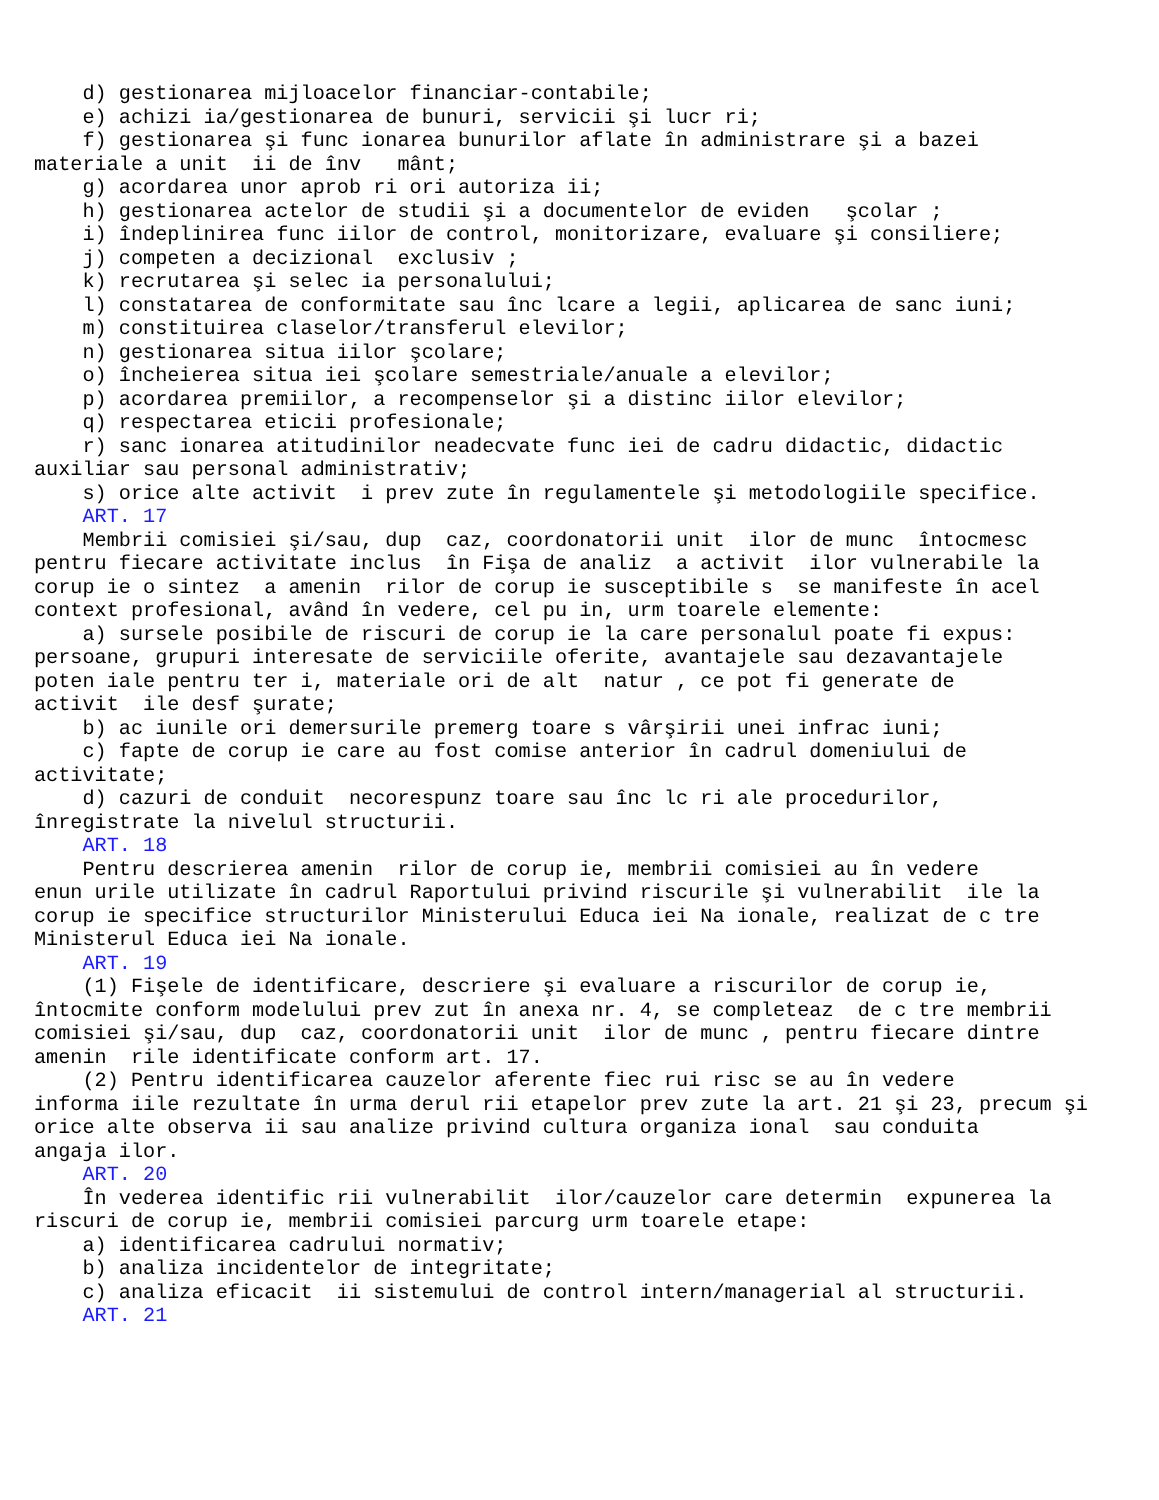d) gestionarea mijloacelor financiar-contabile;
    e) achizi ia/gestionarea de bunuri, servicii şi lucr ri;
    f) gestionarea şi func ionarea bunurilor aflate în administrare şi a bazei
materiale a unit  ii de înv   mânt;
    g) acordarea unor aprob ri ori autoriza ii;
    h) gestionarea actelor de studii şi a documentelor de eviden   şcolar ;
    i) îndeplinirea func iilor de control, monitorizare, evaluare şi consiliere;
    j) competen a decizional  exclusiv ;
    k) recrutarea şi selec ia personalului;
    l) constatarea de conformitate sau înc lcare a legii, aplicarea de sanc iuni;
    m) constituirea claselor/transferul elevilor;
    n) gestionarea situa iilor şcolare;
    o) încheierea situa iei şcolare semestriale/anuale a elevilor;
    p) acordarea premiilor, a recompenselor şi a distinc iilor elevilor;
    q) respectarea eticii profesionale;
    r) sanc ionarea atitudinilor neadecvate func iei de cadru didactic, didactic
auxiliar sau personal administrativ;
    s) orice alte activit  i prev zute în regulamentele şi metodologiile specifice.
    ART. 17
    Membrii comisiei şi/sau, dup  caz, coordonatorii unit  ilor de munc  întocmesc
pentru fiecare activitate inclus  în Fişa de analiz  a activit  ilor vulnerabile la
corup ie o sintez  a amenin  rilor de corup ie susceptibile s  se manifeste în acel
context profesional, având în vedere, cel pu in, urm toarele elemente:
    a) sursele posibile de riscuri de corup ie la care personalul poate fi expus:
persoane, grupuri interesate de serviciile oferite, avantajele sau dezavantajele
poten iale pentru ter i, materiale ori de alt  natur , ce pot fi generate de
activit  ile desf şurate;
    b) ac iunile ori demersurile premerg toare s vârşirii unei infrac iuni;
    c) fapte de corup ie care au fost comise anterior în cadrul domeniului de
activitate;
    d) cazuri de conduit  necorespunz toare sau înc lc ri ale procedurilor,
înregistrate la nivelul structurii.
    ART. 18
    Pentru descrierea amenin  rilor de corup ie, membrii comisiei au în vedere
enun urile utilizate în cadrul Raportului privind riscurile şi vulnerabilit  ile la
corup ie specifice structurilor Ministerului Educa iei Na ionale, realizat de c tre
Ministerul Educa iei Na ionale.
    ART. 19
    (1) Fişele de identificare, descriere şi evaluare a riscurilor de corup ie,
întocmite conform modelului prev zut în anexa nr. 4, se completeaz  de c tre membrii
comisiei şi/sau, dup  caz, coordonatorii unit  ilor de munc , pentru fiecare dintre
amenin  rile identificate conform art. 17.
    (2) Pentru identificarea cauzelor aferente fiec rui risc se au în vedere
informa iile rezultate în urma derul rii etapelor prev zute la art. 21 şi 23, precum şi
orice alte observa ii sau analize privind cultura organiza ional  sau conduita
angaja ilor.
    ART. 20
    În vederea identific rii vulnerabilit  ilor/cauzelor care determin  expunerea la
riscuri de corup ie, membrii comisiei parcurg urm toarele etape:
    a) identificarea cadrului normativ;
    b) analiza incidentelor de integritate;
    c) analiza eficacit  ii sistemului de control intern/managerial al structurii.
    ART. 21